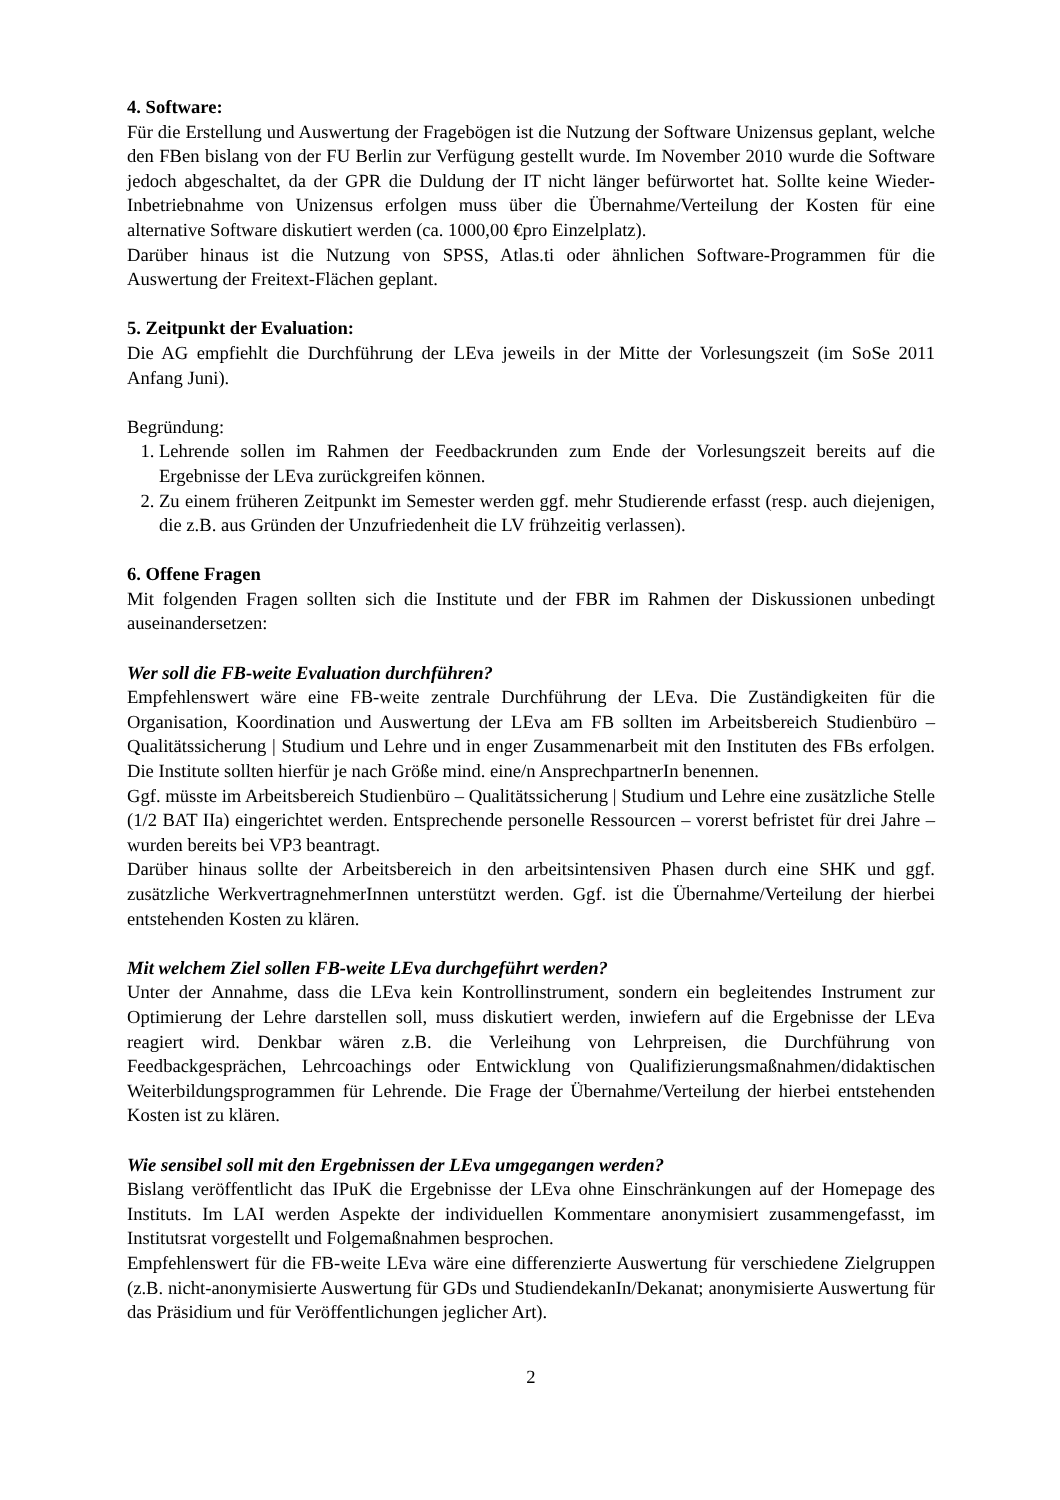4. Software:
Für die Erstellung und Auswertung der Fragebögen ist die Nutzung der Software Unizensus geplant, welche den FBen bislang von der FU Berlin zur Verfügung gestellt wurde. Im November 2010 wurde die Software jedoch abgeschaltet, da der GPR die Duldung der IT nicht länger befürwortet hat. Sollte keine Wieder-Inbetriebnahme von Unizensus erfolgen muss über die Übernahme/Verteilung der Kosten für eine alternative Software diskutiert werden (ca. 1000,00 €pro Einzelplatz).
Darüber hinaus ist die Nutzung von SPSS, Atlas.ti oder ähnlichen Software-Programmen für die Auswertung der Freitext-Flächen geplant.
5. Zeitpunkt der Evaluation:
Die AG empfiehlt die Durchführung der LEva jeweils in der Mitte der Vorlesungszeit (im SoSe 2011 Anfang Juni).
Begründung:
1. Lehrende sollen im Rahmen der Feedbackrunden zum Ende der Vorlesungszeit bereits auf die Ergebnisse der LEva zurückgreifen können.
2. Zu einem früheren Zeitpunkt im Semester werden ggf. mehr Studierende erfasst (resp. auch diejenigen, die z.B. aus Gründen der Unzufriedenheit die LV frühzeitig verlassen).
6. Offene Fragen
Mit folgenden Fragen sollten sich die Institute und der FBR im Rahmen der Diskussionen unbedingt auseinandersetzen:
Wer soll die FB-weite Evaluation durchführen?
Empfehlenswert wäre eine FB-weite zentrale Durchführung der LEva. Die Zuständigkeiten für die Organisation, Koordination und Auswertung der LEva am FB sollten im Arbeitsbereich Studienbüro – Qualitätssicherung | Studium und Lehre und in enger Zusammenarbeit mit den Instituten des FBs erfolgen. Die Institute sollten hierfür je nach Größe mind. eine/n AnsprechpartnerIn benennen.
Ggf. müsste im Arbeitsbereich Studienbüro – Qualitätssicherung | Studium und Lehre eine zusätzliche Stelle (1/2 BAT IIa) eingerichtet werden. Entsprechende personelle Ressourcen – vorerst befristet für drei Jahre – wurden bereits bei VP3 beantragt.
Darüber hinaus sollte der Arbeitsbereich in den arbeitsintensiven Phasen durch eine SHK und ggf. zusätzliche WerkvertragnehmerInnen unterstützt werden. Ggf. ist die Übernahme/Verteilung der hierbei entstehenden Kosten zu klären.
Mit welchem Ziel sollen FB-weite LEva durchgeführt werden?
Unter der Annahme, dass die LEva kein Kontrollinstrument, sondern ein begleitendes Instrument zur Optimierung der Lehre darstellen soll, muss diskutiert werden, inwiefern auf die Ergebnisse der LEva reagiert wird. Denkbar wären z.B. die Verleihung von Lehrpreisen, die Durchführung von Feedbackgesprächen, Lehrcoachings oder Entwicklung von Qualifizierungsmaßnahmen/didaktischen Weiterbildungsprogrammen für Lehrende. Die Frage der Übernahme/Verteilung der hierbei entstehenden Kosten ist zu klären.
Wie sensibel soll mit den Ergebnissen der LEva umgegangen werden?
Bislang veröffentlicht das IPuK die Ergebnisse der LEva ohne Einschränkungen auf der Homepage des Instituts. Im LAI werden Aspekte der individuellen Kommentare anonymisiert zusammengefasst, im Institutsrat vorgestellt und Folgemaßnahmen besprochen.
Empfehlenswert für die FB-weite LEva wäre eine differenzierte Auswertung für verschiedene Zielgruppen (z.B. nicht-anonymisierte Auswertung für GDs und StudiendekanIn/Dekanat; anonymisierte Auswertung für das Präsidium und für Veröffentlichungen jeglicher Art).
2